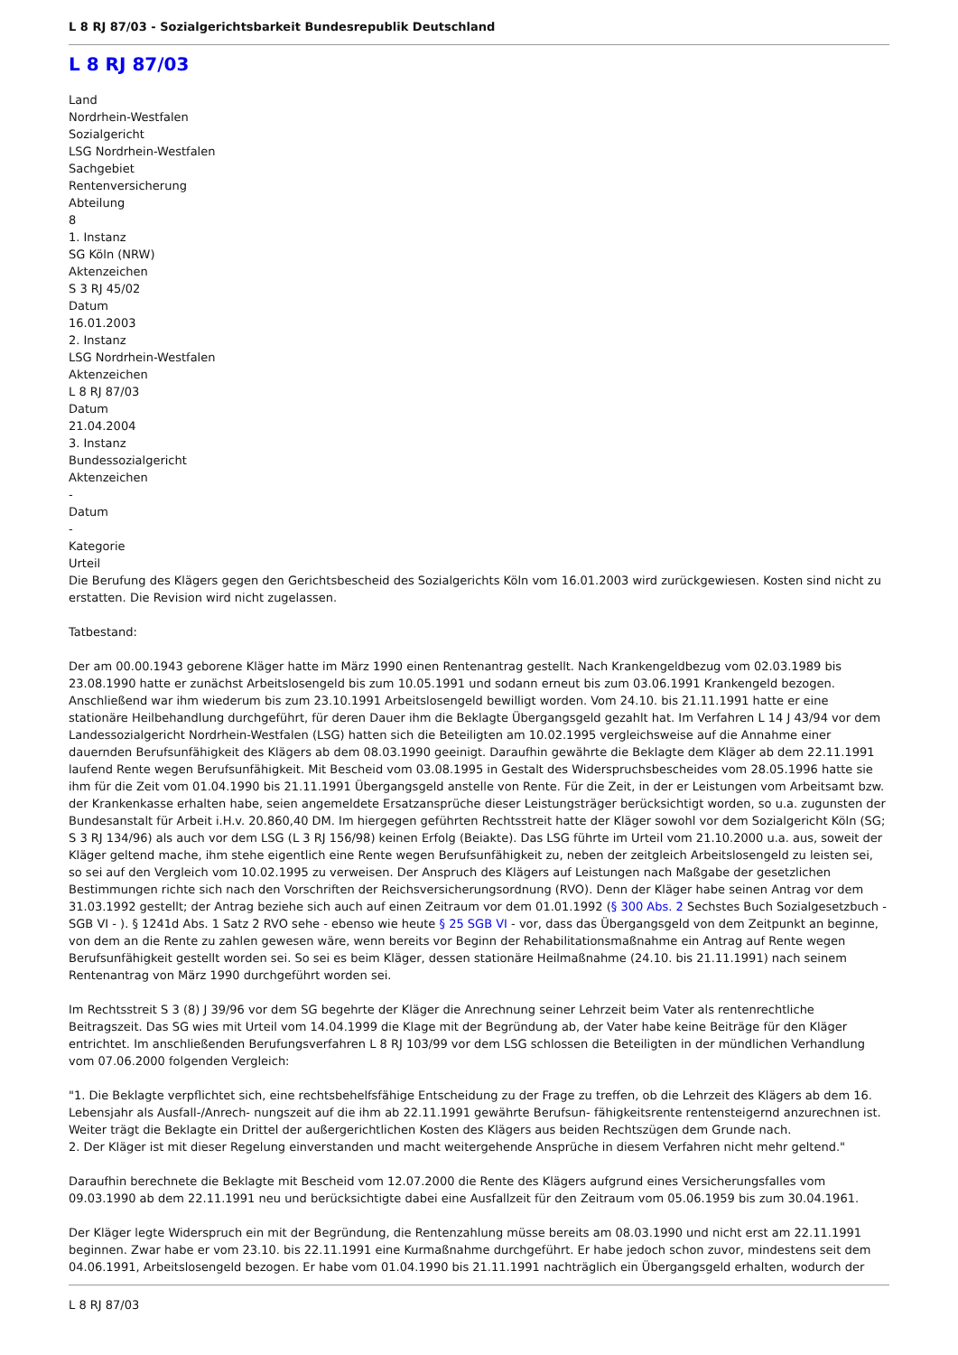L 8 RJ 87/03 - Sozialgerichtsbarkeit Bundesrepublik Deutschland
L 8 RJ 87/03
Land
Nordrhein-Westfalen
Sozialgericht
LSG Nordrhein-Westfalen
Sachgebiet
Rentenversicherung
Abteilung
8
1. Instanz
SG Köln (NRW)
Aktenzeichen
S 3 RJ 45/02
Datum
16.01.2003
2. Instanz
LSG Nordrhein-Westfalen
Aktenzeichen
L 8 RJ 87/03
Datum
21.04.2004
3. Instanz
Bundessozialgericht
Aktenzeichen
-
Datum
-
Kategorie
Urteil
Die Berufung des Klägers gegen den Gerichtsbescheid des Sozialgerichts Köln vom 16.01.2003 wird zurückgewiesen. Kosten sind nicht zu erstatten. Die Revision wird nicht zugelassen.
Tatbestand:
Der am 00.00.1943 geborene Kläger hatte im März 1990 einen Rentenantrag gestellt. Nach Krankengeldbezug vom 02.03.1989 bis 23.08.1990 hatte er zunächst Arbeitslosengeld bis zum 10.05.1991 und sodann erneut bis zum 03.06.1991 Krankengeld bezogen. Anschließend war ihm wiederum bis zum 23.10.1991 Arbeitslosengeld bewilligt worden. Vom 24.10. bis 21.11.1991 hatte er eine stationäre Heilbehandlung durchgeführt, für deren Dauer ihm die Beklagte Übergangsgeld gezahlt hat. Im Verfahren L 14 J 43/94 vor dem Landessozialgericht Nordrhein-Westfalen (LSG) hatten sich die Beteiligten am 10.02.1995 vergleichsweise auf die Annahme einer dauernden Berufsunfähigkeit des Klägers ab dem 08.03.1990 geeinigt. Daraufhin gewährte die Beklagte dem Kläger ab dem 22.11.1991 laufend Rente wegen Berufsunfähigkeit. Mit Bescheid vom 03.08.1995 in Gestalt des Widerspruchsbescheides vom 28.05.1996 hatte sie ihm für die Zeit vom 01.04.1990 bis 21.11.1991 Übergangsgeld anstelle von Rente. Für die Zeit, in der er Leistungen vom Arbeitsamt bzw. der Krankenkasse erhalten habe, seien angemeldete Ersatzansprüche dieser Leistungsträger berücksichtigt worden, so u.a. zugunsten der Bundesanstalt für Arbeit i.H.v. 20.860,40 DM. Im hiergegen geführten Rechtsstreit hatte der Kläger sowohl vor dem Sozialgericht Köln (SG; S 3 RJ 134/96) als auch vor dem LSG (L 3 RJ 156/98) keinen Erfolg (Beiakte). Das LSG führte im Urteil vom 21.10.2000 u.a. aus, soweit der Kläger geltend mache, ihm stehe eigentlich eine Rente wegen Berufsunfähigkeit zu, neben der zeitgleich Arbeitslosengeld zu leisten sei, so sei auf den Vergleich vom 10.02.1995 zu verweisen. Der Anspruch des Klägers auf Leistungen nach Maßgabe der gesetzlichen Bestimmungen richte sich nach den Vorschriften der Reichsversicherungsordnung (RVO). Denn der Kläger habe seinen Antrag vor dem 31.03.1992 gestellt; der Antrag beziehe sich auch auf einen Zeitraum vor dem 01.01.1992 (§ 300 Abs. 2 Sechstes Buch Sozialgesetzbuch - SGB VI - ). § 1241d Abs. 1 Satz 2 RVO sehe - ebenso wie heute § 25 SGB VI - vor, dass das Übergangsgeld von dem Zeitpunkt an beginne, von dem an die Rente zu zahlen gewesen wäre, wenn bereits vor Beginn der Rehabilitationsmaßnahme ein Antrag auf Rente wegen Berufsunfähigkeit gestellt worden sei. So sei es beim Kläger, dessen stationäre Heilmaßnahme (24.10. bis 21.11.1991) nach seinem Rentenantrag von März 1990 durchgeführt worden sei.
Im Rechtsstreit S 3 (8) J 39/96 vor dem SG begehrte der Kläger die Anrechnung seiner Lehrzeit beim Vater als rentenrechtliche Beitragszeit. Das SG wies mit Urteil vom 14.04.1999 die Klage mit der Begründung ab, der Vater habe keine Beiträge für den Kläger entrichtet. Im anschließenden Berufungsverfahren L 8 RJ 103/99 vor dem LSG schlossen die Beteiligten in der mündlichen Verhandlung vom 07.06.2000 folgenden Vergleich:
"1. Die Beklagte verpflichtet sich, eine rechtsbehelfsfähige Entscheidung zu der Frage zu treffen, ob die Lehrzeit des Klägers ab dem 16. Lebensjahr als Ausfall-/Anrech- nungszeit auf die ihm ab 22.11.1991 gewährte Berufsun- fähigkeitsrente rentensteigernd anzurechnen ist. Weiter trägt die Beklagte ein Drittel der außergerichtlichen Kosten des Klägers aus beiden Rechtszügen dem Grunde nach.
2. Der Kläger ist mit dieser Regelung einverstanden und macht weitergehende Ansprüche in diesem Verfahren nicht mehr geltend."
Daraufhin berechnete die Beklagte mit Bescheid vom 12.07.2000 die Rente des Klägers aufgrund eines Versicherungsfalles vom 09.03.1990 ab dem 22.11.1991 neu und berücksichtigte dabei eine Ausfallzeit für den Zeitraum vom 05.06.1959 bis zum 30.04.1961.
Der Kläger legte Widerspruch ein mit der Begründung, die Rentenzahlung müsse bereits am 08.03.1990 und nicht erst am 22.11.1991 beginnen. Zwar habe er vom 23.10. bis 22.11.1991 eine Kurmaßnahme durchgeführt. Er habe jedoch schon zuvor, mindestens seit dem 04.06.1991, Arbeitslosengeld bezogen. Er habe vom 01.04.1990 bis 21.11.1991 nachträglich ein Übergangsgeld erhalten, wodurch der
L 8 RJ 87/03